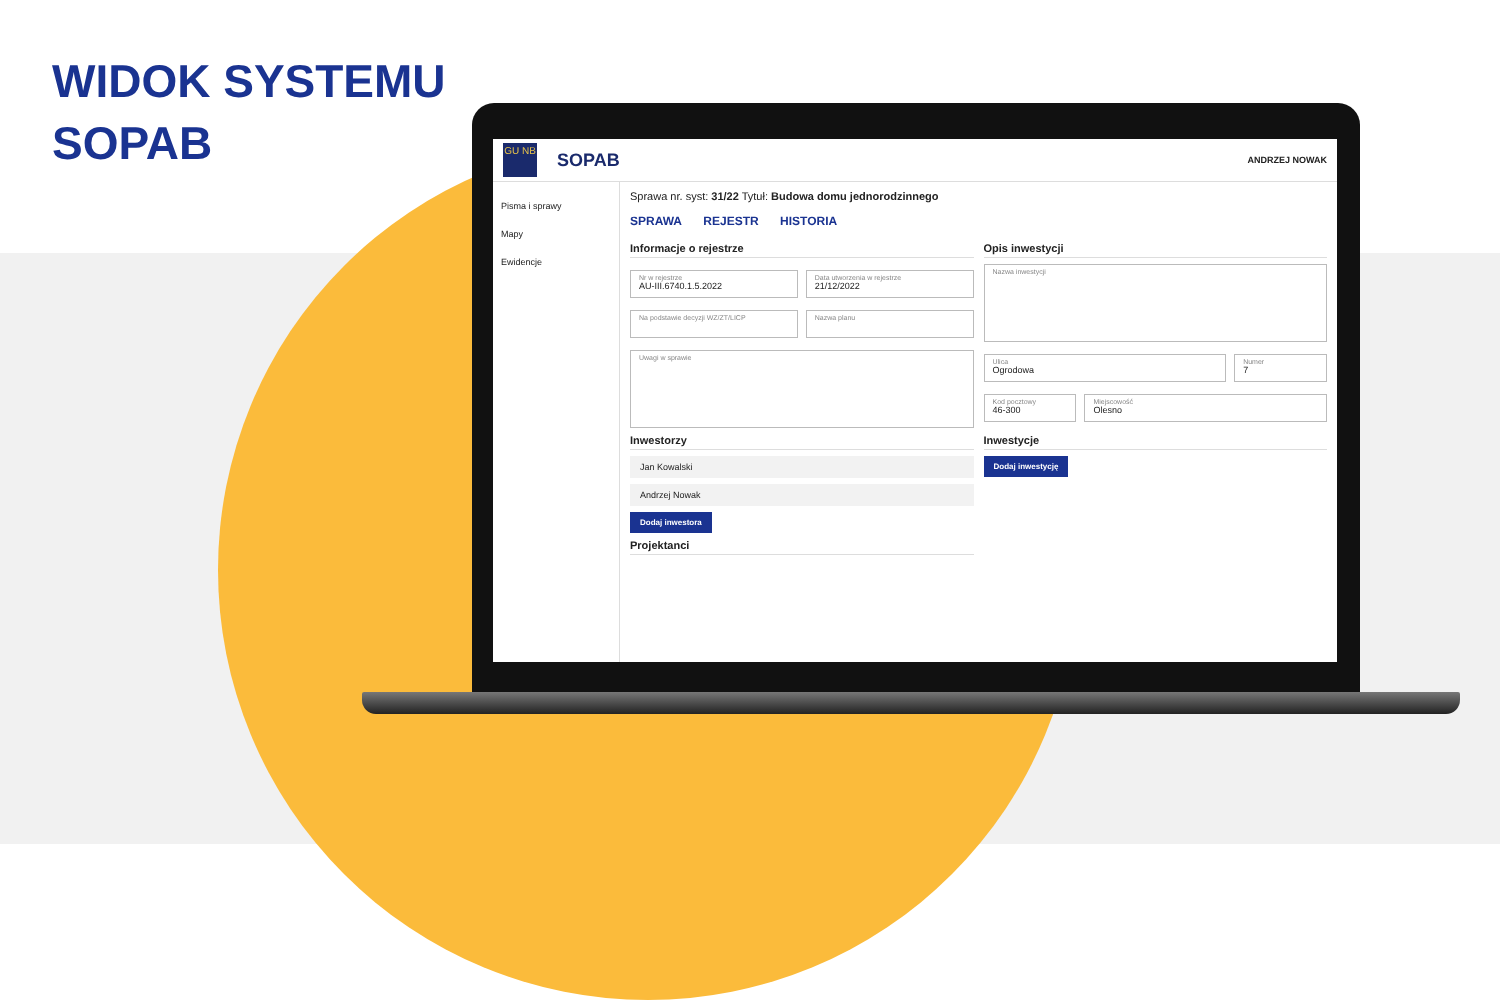WIDOK SYSTEMU
SOPAB
GU NB
SOPAB ANDRZEJ NOWAK
Pisma i sprawy
Mapy
Ewidencje
Sprawa nr. syst: 31/22 Tytuł: Budowa domu jednorodzinnego
SPRAWA REJESTR HISTORIA
Informacje o rejestrze
Nr w rejestrze
AU-III.6740.1.5.2022
Data utworzenia w rejestrze
21/12/2022
Na podstawie decyzji WZ/ZT/LICP
Nazwa planu
Uwagi w sprawie
Inwestorzy
Jan Kowalski
Andrzej Nowak
Dodaj inwestora
Projektanci
Opis inwestycji
Nazwa inwestycji
Ulica
Ogrodowa
Numer
7
Kod pocztowy
46-300
Miejscowość
Olesno
Inwestycje
Dodaj inwestycję